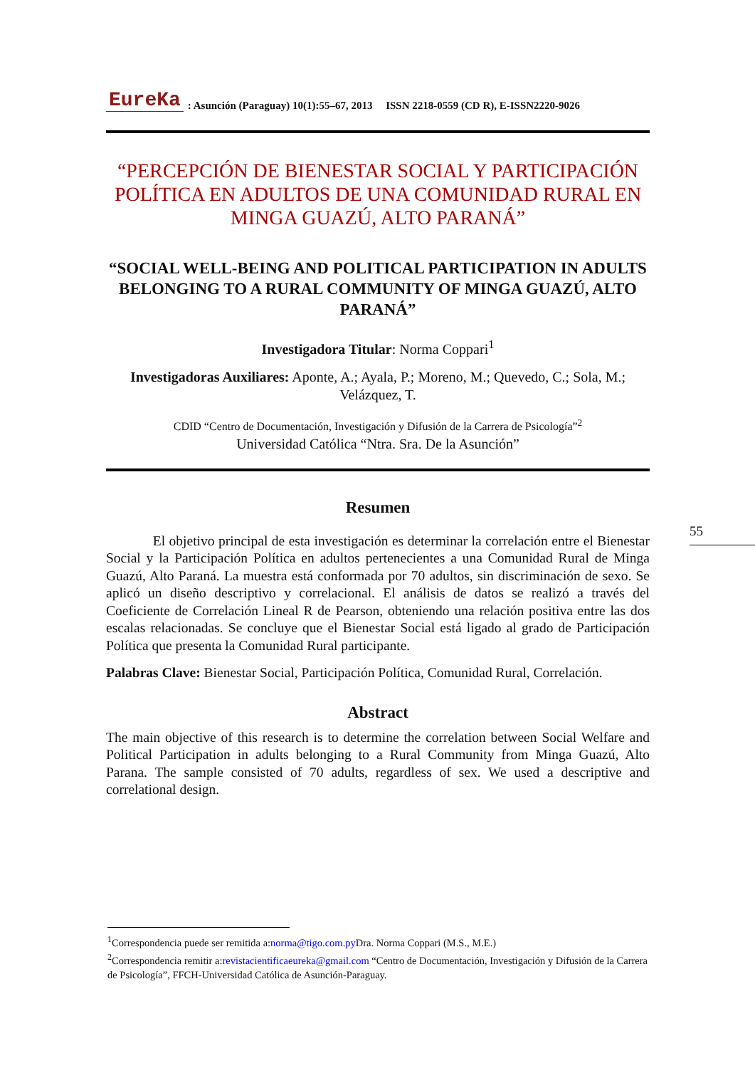EureKa: Asunción (Paraguay) 10(1):55–67, 2013 ISSN 2218-0559 (CD R), E-ISSN2220-9026
“PERCEPCIÓN DE BIENESTAR SOCIAL Y PARTICIPACIÓN POLÍTICA EN ADULTOS DE UNA COMUNIDAD RURAL EN MINGA GUAZÚ, ALTO PARANÁ”
“SOCIAL WELL-BEING AND POLITICAL PARTICIPATION IN ADULTS BELONGING TO A RURAL COMMUNITY OF MINGA GUAZÚ, ALTO PARANÁ”
Investigadora Titular: Norma Coppari<sup>1</sup>
Investigadoras Auxiliares: Aponte, A.; Ayala, P.; Moreno, M.; Quevedo, C.; Sola, M.; Velázquez, T.
CDID “Centro de Documentación, Investigación y Difusión de la Carrera de Psicología”<sup>2</sup>
Universidad Católica “Ntra. Sra. De la Asunción”
Resumen
El objetivo principal de esta investigación es determinar la correlación entre el Bienestar Social y la Participación Política en adultos pertenecientes a una Comunidad Rural de Minga Guazú, Alto Paraná. La muestra está conformada por 70 adultos, sin discriminación de sexo. Se aplicó un diseño descriptivo y correlacional. El análisis de datos se realizó a través del Coeficiente de Correlación Lineal R de Pearson, obteniendo una relación positiva entre las dos escalas relacionadas. Se concluye que el Bienestar Social está ligado al grado de Participación Política que presenta la Comunidad Rural participante.
Palabras Clave: Bienestar Social, Participación Política, Comunidad Rural, Correlación.
Abstract
The main objective of this research is to determine the correlation between Social Welfare and Political Participation in adults belonging to a Rural Community from Minga Guazú, Alto Parana. The sample consisted of 70 adults, regardless of sex. We used a descriptive and correlational design.
55
<sup>1</sup> Correspondencia puede ser remitida a:norma@tigo.com.py Dra. Norma Coppari (M.S., M.E.)
<sup>2</sup> Correspondencia remitir a:revistacientificaeureka@gmail.com “Centro de Documentación, Investigación y Difusión de la Carrera de Psicología”, FFCH-Universidad Católica de Asunción-Paraguay.